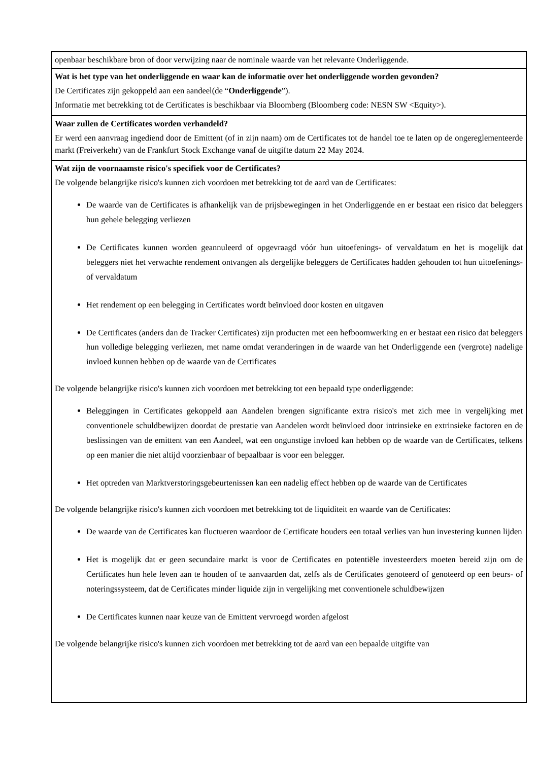| openbaar beschikbare bron of door verwijzing naar de nominale waarde van het relevante Onderliggende. |
| Wat is het type van het onderliggende en waar kan de informatie over het onderliggende worden gevonden? De Certificates zijn gekoppeld aan een aandeel(de “ Onderliggende ”). Informatie met betrekking tot de Certificates is beschikbaar via Bloomberg (Bloomberg code: NESN SW <Equity>). |
| Waar zullen de Certificates worden verhandeld? Er werd een aanvraag ingediend door de Emittent (of in zijn naam) om de Certificates tot de handel toe te laten op de ongereglementeerde markt (Freiverkehr) van de Frankfurt Stock Exchange vanaf de uitgifte datum 22 May 2024. |
| Wat zijn de voornaamste risico's specifiek voor de Certificates? De volgende belangrijke risico's kunnen zich voordoen met betrekking tot de aard van de Certificates: De waarde van de Certificates is afhankelijk van de prijsbewegingen in het Onderliggende en er bestaat een risico dat beleggers hun gehele belegging verliezen De Certificates kunnen worden geannuleerd of opgevraagd vóór hun uitoefenings- of vervaldatum en het is mogelijk dat beleggers niet het verwachte rendement ontvangen als dergelijke beleggers de Certificates hadden gehouden tot hun uitoefenings- of vervaldatum Het rendement op een belegging in Certificates wordt beïnvloed door kosten en uitgaven De Certificates (anders dan de Tracker Certificates) zijn producten met een hefboomwerking en er bestaat een risico dat beleggers hun volledige belegging verliezen, met name omdat veranderingen in de waarde van het Onderliggende een (vergrote) nadelige invloed kunnen hebben op de waarde van de Certificates De volgende belangrijke risico's kunnen zich voordoen met betrekking tot een bepaald type onderliggende: Beleggingen in Certificates gekoppeld aan Aandelen brengen significante extra risico's met zich mee in vergelijking met conventionele schuldbewijzen doordat de prestatie van Aandelen wordt beïnvloed door intrinsieke en extrinsieke factoren en de beslissingen van de emittent van een Aandeel, wat een ongunstige invloed kan hebben op de waarde van de Certificates, telkens op een manier die niet altijd voorzienbaar of bepaalbaar is voor een belegger. Het optreden van Marktverstoringsgebeurtenissen kan een nadelig effect hebben op de waarde van de Certificates De volgende belangrijke risico's kunnen zich voordoen met betrekking tot de liquiditeit en waarde van de Certificates: De waarde van de Certificates kan fluctueren waardoor de Certificate houders een totaal verlies van hun investering kunnen lijden Het is mogelijk dat er geen secundaire markt is voor de Certificates en potentiële investeerders moeten bereid zijn om de Certificates hun hele leven aan te houden of te aanvaarden dat, zelfs als de Certificates genoteerd of genoteerd op een beurs- of noteringssysteem, dat de Certificates minder liquide zijn in vergelijking met conventionele schuldbewijzen De Certificates kunnen naar keuze van de Emittent vervroegd worden afgelost De volgende belangrijke risico's kunnen zich voordoen met betrekking tot de aard van een bepaalde uitgifte van |